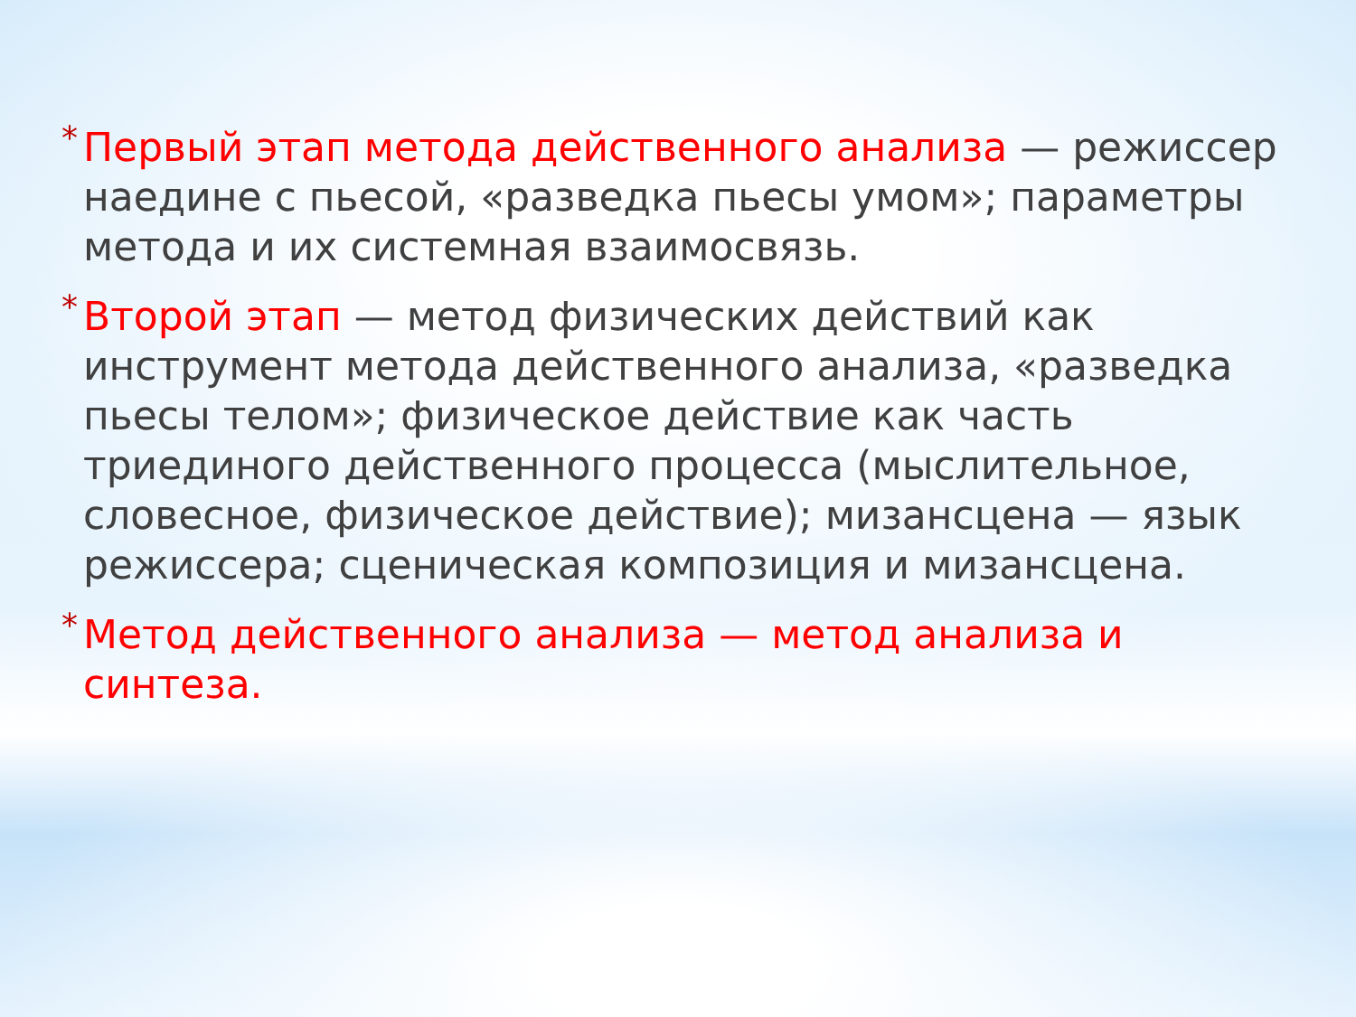*
Первый этап метода действенного анализа — режиссер наедине с пьесой, «разведка пьесы умом»; параметры метода и их системная взаимосвязь.
*
Второй этап — метод физических действий как инструмент метода действенного анализа, «разведка пьесы телом»; физическое действие как часть триединого действенного процесса (мыслительное, словесное, физическое действие); мизансцена — язык режиссера; сценическая композиция и мизансцена.
*
Метод действенного анализа — метод анализа и синтеза.